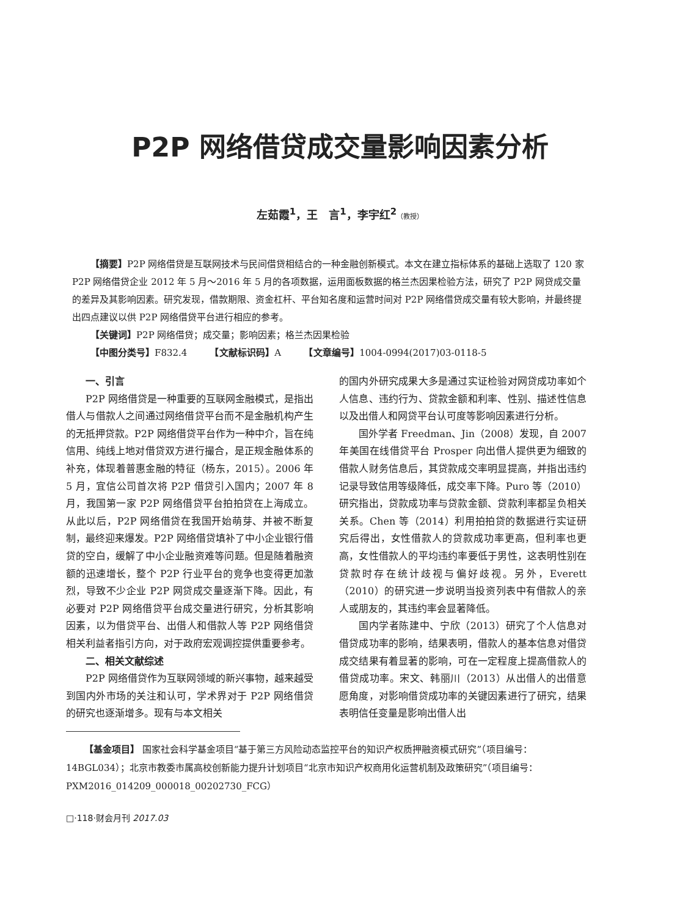P2P 网络借贷成交量影响因素分析
左茹霞<sup>1</sup>，王　言<sup>1</sup>，李宇红<sup>2</sup>（教授）
【摘要】P2P 网络借贷是互联网技术与民间借贷相结合的一种金融创新模式。本文在建立指标体系的基础上选取了 120 家 P2P 网络借贷企业 2012 年 5 月～2016 年 5 月的各项数据，运用面板数据的格兰杰因果检验方法，研究了 P2P 网贷成交量的差异及其影响因素。研究发现，借款期限、资金杠杆、平台知名度和运营时间对 P2P 网络借贷成交量有较大影响，并最终提出四点建议以供 P2P 网络借贷平台进行相应的参考。
【关键词】P2P 网络借贷；成交量；影响因素；格兰杰因果检验
【中图分类号】F832.4　　　【文献标识码】A　　　【文章编号】1004-0994(2017)03-0118-5
一、引言
P2P 网络借贷是一种重要的互联网金融模式，是指出借人与借款人之间通过网络借贷平台而不是金融机构产生的无抵押贷款。P2P 网络借贷平台作为一种中介，旨在纯信用、纯线上地对借贷双方进行撮合，是正规金融体系的补充，体现着普惠金融的特征（杨东，2015）。2006 年 5 月，宜信公司首次将 P2P 借贷引入国内；2007 年 8 月，我国第一家 P2P 网络借贷平台拍拍贷在上海成立。从此以后，P2P 网络借贷在我国开始萌芽、并被不断复制，最终迎来爆发。P2P 网络借贷填补了中小企业银行借贷的空白，缓解了中小企业融资难等问题。但是随着融资额的迅速增长，整个 P2P 行业平台的竞争也变得更加激烈，导致不少企业 P2P 网贷成交量逐渐下降。因此，有必要对 P2P 网络借贷平台成交量进行研究，分析其影响因素，以为借贷平台、出借人和借款人等 P2P 网络借贷相关利益者指引方向，对于政府宏观调控提供重要参考。
二、相关文献综述
P2P 网络借贷作为互联网领域的新兴事物，越来越受到国内外市场的关注和认可，学术界对于 P2P 网络借贷的研究也逐渐增多。现有与本文相关
的国内外研究成果大多是通过实证检验对网贷成功率如个人信息、违约行为、贷款金额和利率、性别、描述性信息以及出借人和网贷平台认可度等影响因素进行分析。
国外学者 Freedman、Jin（2008）发现，自 2007 年美国在线借贷平台 Prosper 向出借人提供更为细致的借款人财务信息后，其贷款成交率明显提高，并指出违约记录导致信用等级降低，成交率下降。Puro 等（2010）研究指出，贷款成功率与贷款金额、贷款利率都呈负相关关系。Chen 等（2014）利用拍拍贷的数据进行实证研究后得出，女性借款人的贷款成功率更高，但利率也更高，女性借款人的平均违约率要低于男性，这表明性别在贷款时存在统计歧视与偏好歧视。另外，Everett（2010）的研究进一步说明当投资列表中有借款人的亲人或朋友的，其违约率会显著降低。
国内学者陈建中、宁欣（2013）研究了个人信息对借贷成功率的影响，结果表明，借款人的基本信息对借贷成交结果有着显著的影响，可在一定程度上提高借款人的借贷成功率。宋文、韩丽川（2013）从出借人的出借意愿角度，对影响借贷成功率的关键因素进行了研究，结果表明信任变量是影响出借人出
【基金项目】 国家社会科学基金项目“基于第三方风险动态监控平台的知识产权质押融资模式研究”（项目编号：14BGL034）；北京市教委市属高校创新能力提升计划项目“北京市知识产权商用化运营机制及政策研究”（项目编号：PXM2016_014209_000018_00202730_FCG）
□·118·财会月刊 2017.03